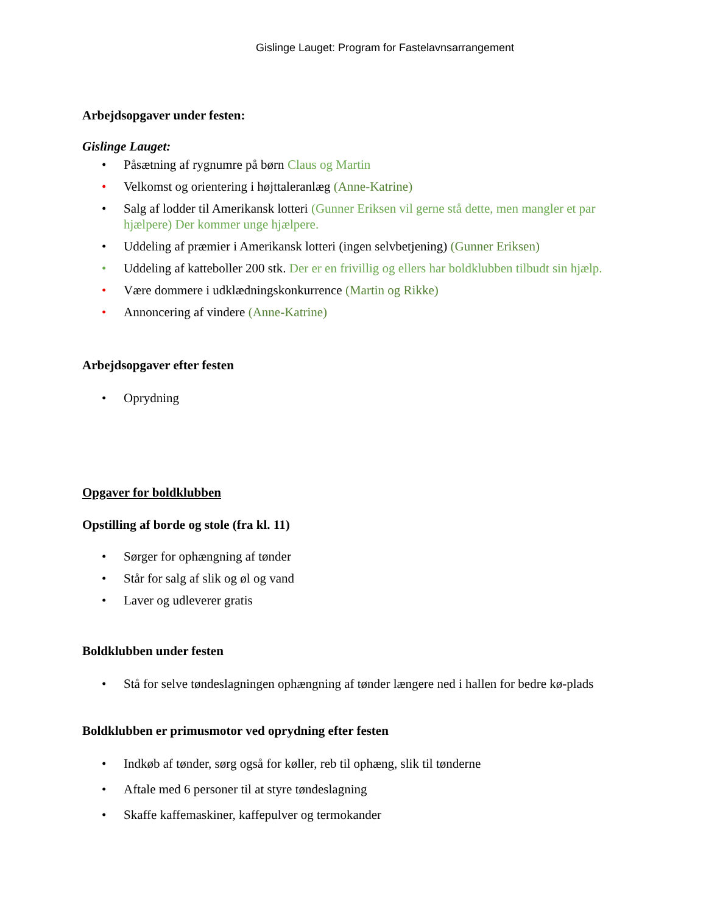Gislinge Lauget: Program for Fastelavnsarrangement
Arbejdsopgaver under festen:
Gislinge Lauget:
• Påsætning af rygnumre på børn Claus og Martin
• Velkomst og orientering i højttaleranlæg (Anne-Katrine)
• Salg af lodder til Amerikansk lotteri (Gunner Eriksen vil gerne stå dette, men mangler et par hjælpere) Der kommer unge hjælpere.
• Uddeling af præmier i Amerikansk lotteri (ingen selvbetjening) (Gunner Eriksen)
• Uddeling af katteboller 200 stk. Der er en frivillig og ellers har boldklubben tilbudt sin hjælp.
• Være dommere i udklædningskonkurrence (Martin og Rikke)
• Annoncering af vindere (Anne-Katrine)
Arbejdsopgaver efter festen
• Oprydning
Opgaver for boldklubben
Opstilling af borde og stole (fra kl. 11)
• Sørger for ophængning af tønder
• Står for salg af slik og øl og vand
• Laver og udleverer gratis
Boldklubben under festen
• Stå for selve tøndeslagningen ophængning af tønder længere ned i hallen for bedre kø-plads
Boldklubben er primusmotor ved oprydning efter festen
• Indkøb af tønder, sørg også for køller, reb til ophæng, slik til tønderne
• Aftale med 6 personer til at styre tøndeslagning
• Skaffe kaffemaskiner, kaffepulver og termokander